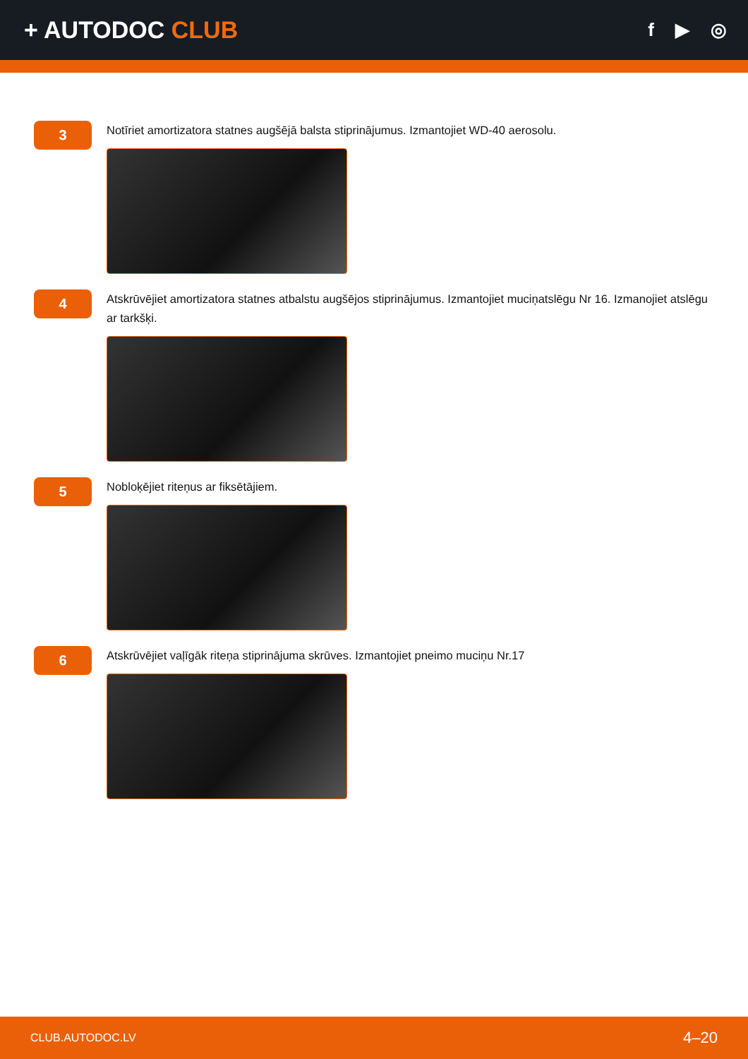+ AUTODOC CLUB
f ▶ ◎
3
Notīriet amortizatora statnes augšējā balsta stiprinājumus. Izmantojiet WD-40 aerosolu.
4
Atskrūvējiet amortizatora statnes atbalstu augšējos stiprinājumus. Izmantojiet muciņatslēgu Nr 16. Izmanojiet atslēgu ar tarkšķi.
5
Nobloķējiet riteņus ar fiksētājiem.
6
Atskrūvējiet vaļīgāk riteņa stiprinājuma skrūves. Izmantojiet pneimo muciņu Nr.17
CLUB.AUTODOC.LV 4–20